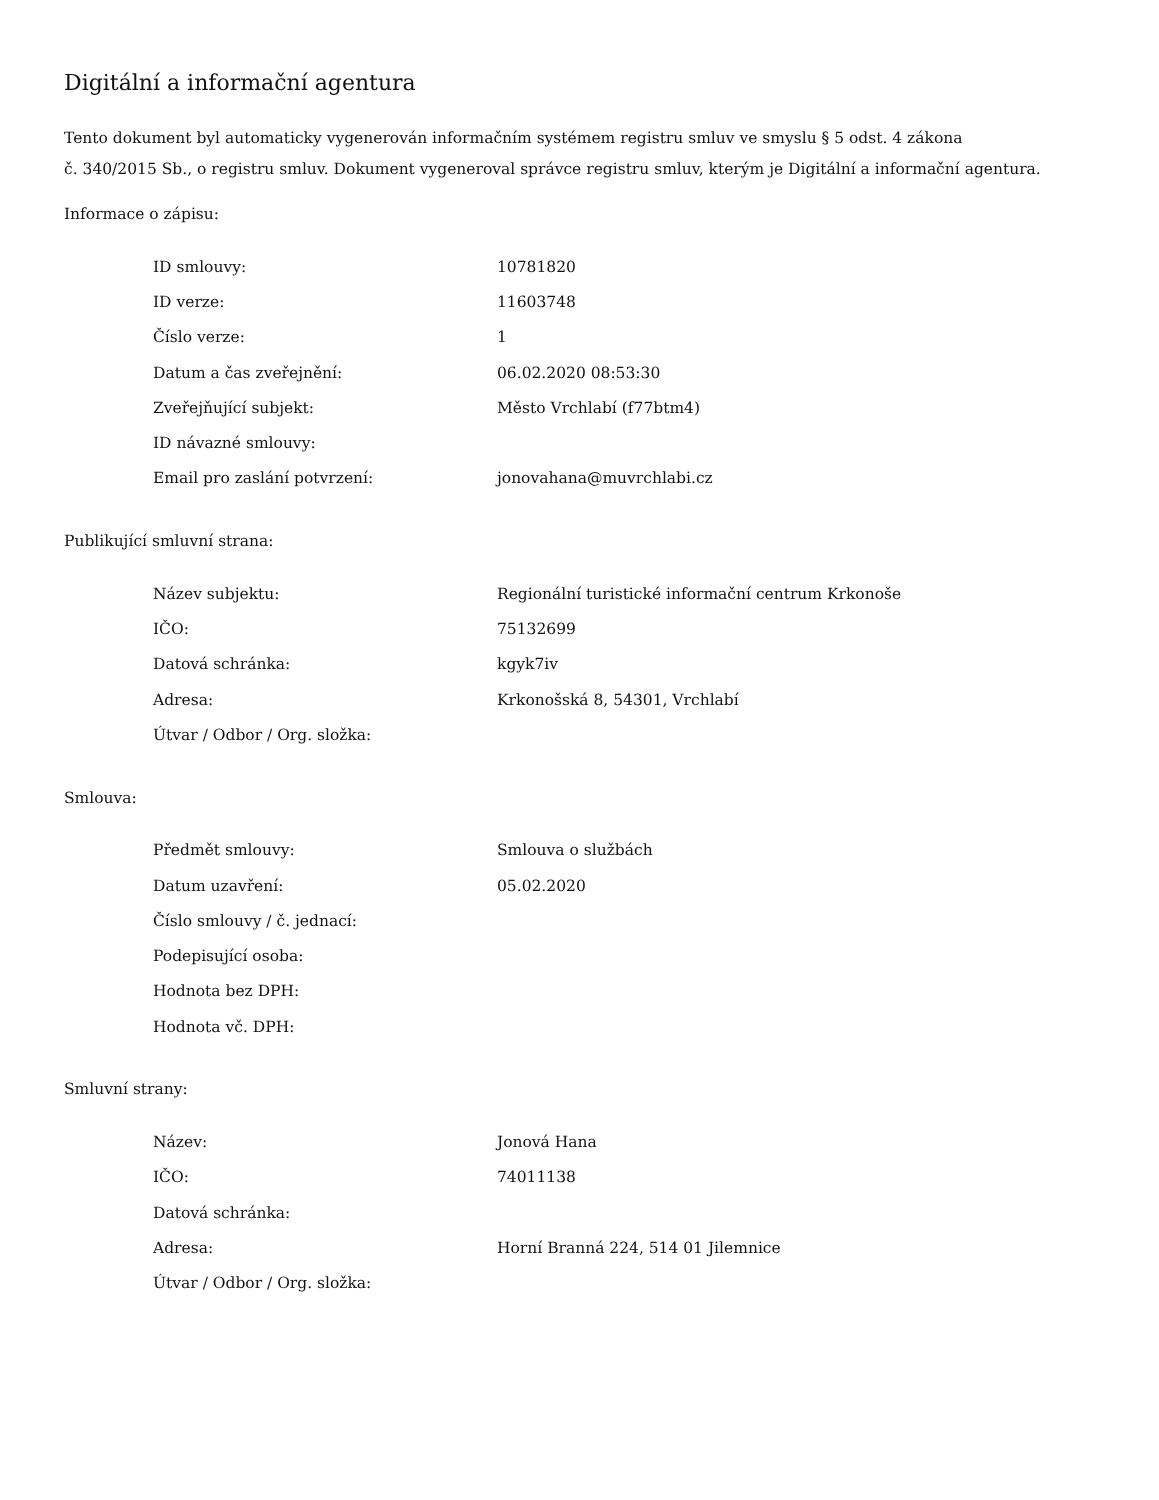Digitální a informační agentura
Tento dokument byl automaticky vygenerován informačním systémem registru smluv ve smyslu § 5 odst. 4 zákona
č. 340/2015 Sb., o registru smluv. Dokument vygeneroval správce registru smluv, kterým je Digitální a informační agentura.
Informace o zápisu:
| ID smlouvy: | 10781820 |
| ID verze: | 11603748 |
| Číslo verze: | 1 |
| Datum a čas zveřejnění: | 06.02.2020 08:53:30 |
| Zveřejňující subjekt: | Město Vrchlabí (f77btm4) |
| ID návazné smlouvy: | |
| Email pro zaslání potvrzení: | jonovahana@muvrchlabi.cz |
Publikující smluvní strana:
| Název subjektu: | Regionální turistické informační centrum Krkonoše |
| IČO: | 75132699 |
| Datová schránka: | kgyk7iv |
| Adresa: | Krkonošská 8, 54301, Vrchlabí |
| Útvar / Odbor / Org. složka: | |
Smlouva:
| Předmět smlouvy: | Smlouva o službách |
| Datum uzavření: | 05.02.2020 |
| Číslo smlouvy / č. jednací: | |
| Podepisující osoba: | |
| Hodnota bez DPH: | |
| Hodnota vč. DPH: | |
Smluvní strany:
| Název: | Jonová Hana |
| IČO: | 74011138 |
| Datová schránka: | |
| Adresa: | Horní Branná 224, 514 01 Jilemnice |
| Útvar / Odbor / Org. složka: | |